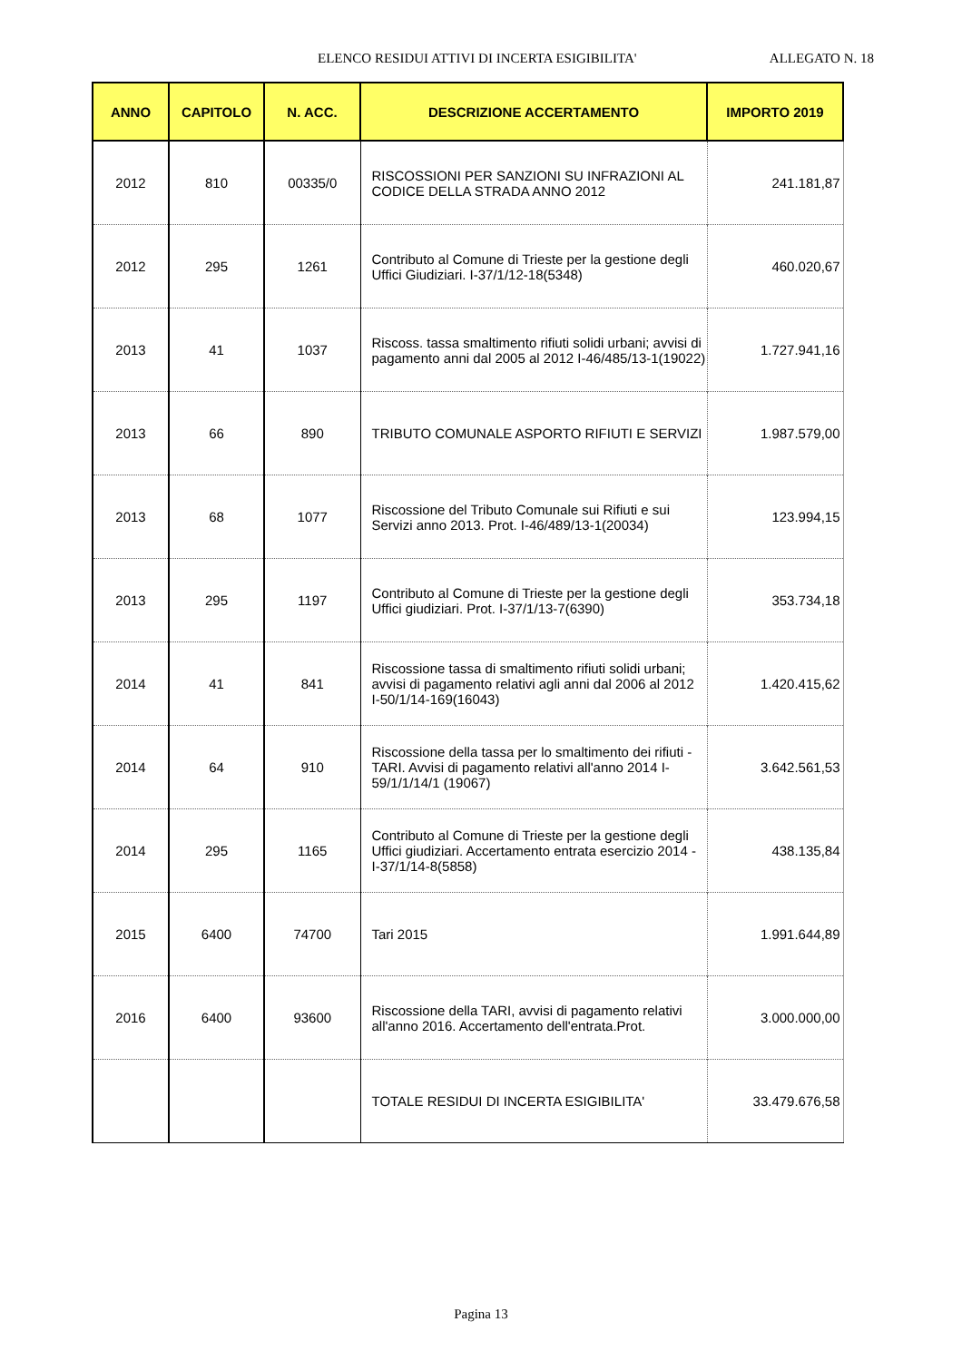ELENCO RESIDUI ATTIVI DI INCERTA ESIGIBILITA' ALLEGATO N. 18
| ANNO | CAPITOLO | N. ACC. | DESCRIZIONE ACCERTAMENTO | IMPORTO 2019 |
| --- | --- | --- | --- | --- |
| 2012 | 810 | 00335/0 | RISCOSSIONI PER SANZIONI SU INFRAZIONI AL CODICE DELLA STRADA ANNO 2012 | 241.181,87 |
| 2012 | 295 | 1261 | Contributo al Comune di Trieste per la gestione degli Uffici Giudiziari. I-37/1/12-18(5348) | 460.020,67 |
| 2013 | 41 | 1037 | Riscoss. tassa smaltimento rifiuti solidi urbani; avvisi di pagamento anni dal 2005 al 2012 I-46/485/13-1(19022) | 1.727.941,16 |
| 2013 | 66 | 890 | TRIBUTO COMUNALE ASPORTO RIFIUTI E SERVIZI | 1.987.579,00 |
| 2013 | 68 | 1077 | Riscossione del Tributo Comunale sui Rifiuti e sui Servizi anno 2013. Prot. I-46/489/13-1(20034) | 123.994,15 |
| 2013 | 295 | 1197 | Contributo al Comune di Trieste per la gestione degli Uffici giudiziari. Prot. I-37/1/13-7(6390) | 353.734,18 |
| 2014 | 41 | 841 | Riscossione tassa di smaltimento rifiuti solidi urbani; avvisi di pagamento relativi agli anni dal 2006 al 2012 I-50/1/14-169(16043) | 1.420.415,62 |
| 2014 | 64 | 910 | Riscossione della tassa per lo smaltimento dei rifiuti - TARI. Avvisi di pagamento relativi all'anno 2014 I-59/1/1/14/1 (19067) | 3.642.561,53 |
| 2014 | 295 | 1165 | Contributo al Comune di Trieste per la gestione degli Uffici giudiziari. Accertamento entrata esercizio 2014 - I-37/1/14-8(5858) | 438.135,84 |
| 2015 | 6400 | 74700 | Tari 2015 | 1.991.644,89 |
| 2016 | 6400 | 93600 | Riscossione della TARI, avvisi di pagamento relativi all'anno 2016. Accertamento dell'entrata.Prot. | 3.000.000,00 |
| | | | TOTALE RESIDUI DI INCERTA ESIGIBILITA' | 33.479.676,58 |
Pagina 13